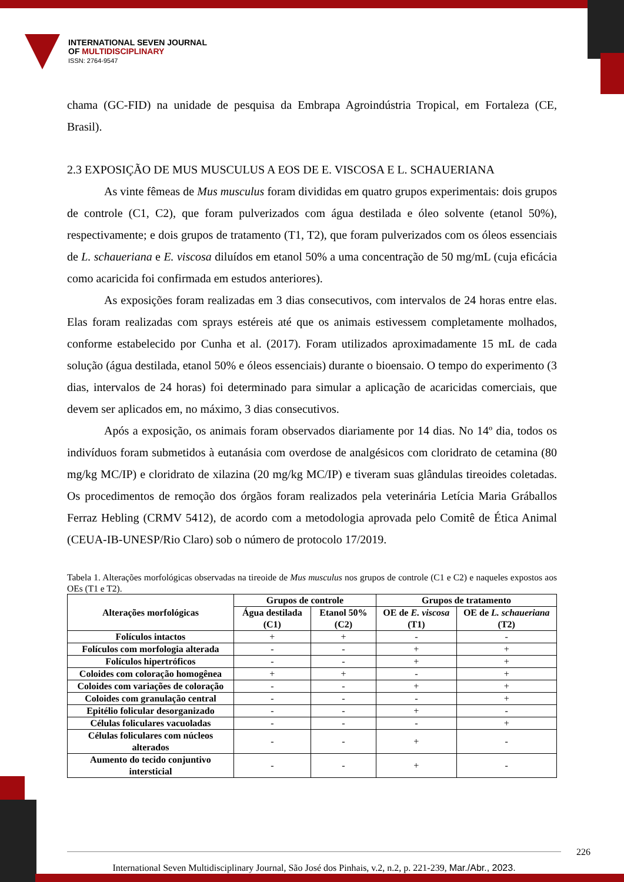INTERNATIONAL SEVEN JOURNAL
OF MULTIDISCIPLINARY
ISSN: 2764-9547
chama (GC-FID) na unidade de pesquisa da Embrapa Agroindústria Tropical, em Fortaleza (CE, Brasil).
2.3 EXPOSIÇÃO DE MUS MUSCULUS A EOS DE E. VISCOSA E L. SCHAUERIANA
As vinte fêmeas de Mus musculus foram divididas em quatro grupos experimentais: dois grupos de controle (C1, C2), que foram pulverizados com água destilada e óleo solvente (etanol 50%), respectivamente; e dois grupos de tratamento (T1, T2), que foram pulverizados com os óleos essenciais de L. schaueriana e E. viscosa diluídos em etanol 50% a uma concentração de 50 mg/mL (cuja eficácia como acaricida foi confirmada em estudos anteriores).
As exposições foram realizadas em 3 dias consecutivos, com intervalos de 24 horas entre elas. Elas foram realizadas com sprays estéreis até que os animais estivessem completamente molhados, conforme estabelecido por Cunha et al. (2017). Foram utilizados aproximadamente 15 mL de cada solução (água destilada, etanol 50% e óleos essenciais) durante o bioensaio. O tempo do experimento (3 dias, intervalos de 24 horas) foi determinado para simular a aplicação de acaricidas comerciais, que devem ser aplicados em, no máximo, 3 dias consecutivos.
Após a exposição, os animais foram observados diariamente por 14 dias. No 14º dia, todos os indivíduos foram submetidos à eutanásia com overdose de analgésicos com cloridrato de cetamina (80 mg/kg MC/IP) e cloridrato de xilazina (20 mg/kg MC/IP) e tiveram suas glândulas tireoides coletadas. Os procedimentos de remoção dos órgãos foram realizados pela veterinária Letícia Maria Gráballos Ferraz Hebling (CRMV 5412), de acordo com a metodologia aprovada pelo Comitê de Ética Animal (CEUA-IB-UNESP/Rio Claro) sob o número de protocolo 17/2019.
Tabela 1. Alterações morfológicas observadas na tireoide de Mus musculus nos grupos de controle (C1 e C2) e naqueles expostos aos OEs (T1 e T2).
| Alterações morfológicas | Grupos de controle | | Grupos de tratamento | |
| --- | --- | --- | --- | --- |
| | Água destilada (C1) | Etanol 50% (C2) | OE de E. viscosa (T1) | OE de L. schaueriana (T2) |
| Folículos intactos | + | + | - | - |
| Folículos com morfologia alterada | - | - | + | + |
| Folículos hipertróficos | - | - | + | + |
| Coloides com coloração homogênea | + | + | - | + |
| Coloides com variações de coloração | - | - | + | + |
| Coloides com granulação central | - | - | - | + |
| Epitélio folicular desorganizado | - | - | + | - |
| Células foliculares vacuoladas | - | - | - | + |
| Células foliculares com núcleos alterados | - | - | + | - |
| Aumento do tecido conjuntivo intersticial | - | - | + | - |
International Seven Multidisciplinary Journal, São José dos Pinhais, v.2, n.2, p. 221-239, Mar./Abr., 2023.
226